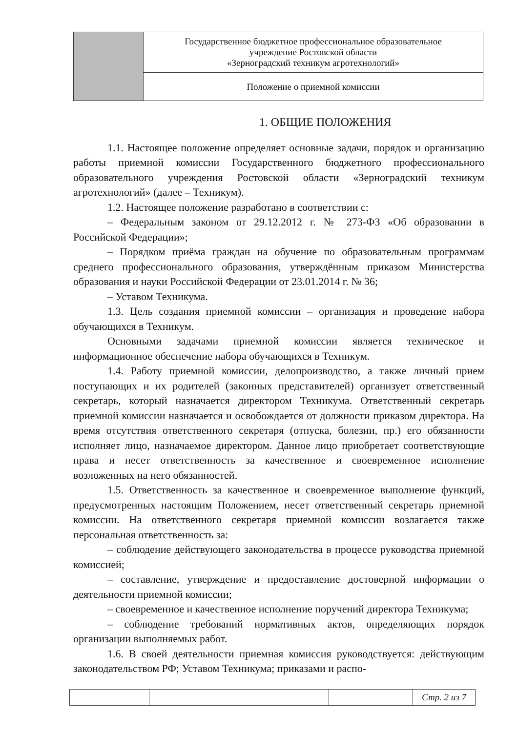| | Государственное бюджетное профессиональное образовательное учреждение Ростовской области «Зерноградский техникум агротехнологий» |
| | Положение о приемной комиссии |
1. ОБЩИЕ ПОЛОЖЕНИЯ
1.1. Настоящее положение определяет основные задачи, порядок и организацию работы приемной комиссии Государственного бюджетного профессионального образовательного учреждения Ростовской области «Зерноградский техникум агротехнологий» (далее – Техникум).
1.2. Настоящее положение разработано в соответствии с:
– Федеральным законом от 29.12.2012 г. № 273-ФЗ «Об образовании в Российской Федерации»;
– Порядком приёма граждан на обучение по образовательным программам среднего профессионального образования, утверждённым приказом Министерства образования и науки Российской Федерации от 23.01.2014 г. № 36;
– Уставом Техникума.
1.3. Цель создания приемной комиссии – организация и проведение набора обучающихся в Техникум.
Основными задачами приемной комиссии является техническое и информационное обеспечение набора обучающихся в Техникум.
1.4. Работу приемной комиссии, делопроизводство, а также личный прием поступающих и их родителей (законных представителей) организует ответственный секретарь, который назначается директором Техникума. Ответственный секретарь приемной комиссии назначается и освобождается от должности приказом директора. На время отсутствия ответственного секретаря (отпуска, болезни, пр.) его обязанности исполняет лицо, назначаемое директором. Данное лицо приобретает соответствующие права и несет ответственность за качественное и своевременное исполнение возложенных на него обязанностей.
1.5. Ответственность за качественное и своевременное выполнение функций, предусмотренных настоящим Положением, несет ответственный секретарь приемной комиссии. На ответственного секретаря приемной комиссии возлагается также персональная ответственность за:
– соблюдение действующего законодательства в процессе руководства приемной комиссией;
– составление, утверждение и предоставление достоверной информации о деятельности приемной комиссии;
– своевременное и качественное исполнение поручений директора Техникума;
– соблюдение требований нормативных актов, определяющих порядок организации выполняемых работ.
1.6. В своей деятельности приемная комиссия руководствуется: действующим законодательством РФ; Уставом Техникума; приказами и распо-
| | | | Стр. 2 из 7 |